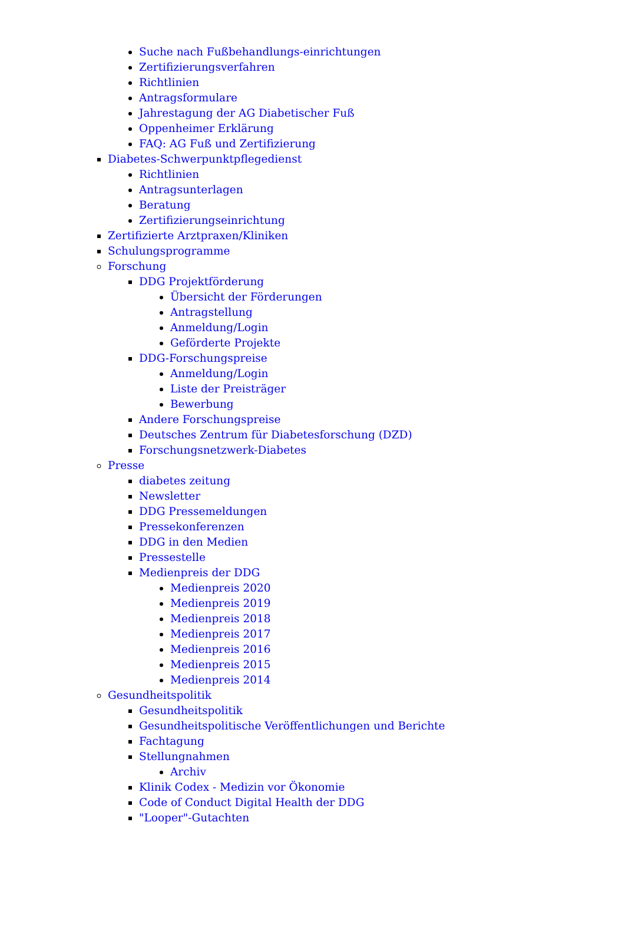Suche nach Fußbehandlungs-einrichtungen
Zertifizierungsverfahren
Richtlinien
Antragsformulare
Jahrestagung der AG Diabetischer Fuß
Oppenheimer Erklärung
FAQ: AG Fuß und Zertifizierung
Diabetes-Schwerpunktpflegedienst
Richtlinien
Antragsunterlagen
Beratung
Zertifizierungseinrichtung
Zertifizierte Arztpraxen/Kliniken
Schulungsprogramme
Forschung
DDG Projektförderung
Übersicht der Förderungen
Antragstellung
Anmeldung/Login
Geförderte Projekte
DDG-Forschungspreise
Anmeldung/Login
Liste der Preisträger
Bewerbung
Andere Forschungspreise
Deutsches Zentrum für Diabetesforschung (DZD)
Forschungsnetzwerk-Diabetes
Presse
diabetes zeitung
Newsletter
DDG Pressemeldungen
Pressekonferenzen
DDG in den Medien
Pressestelle
Medienpreis der DDG
Medienpreis 2020
Medienpreis 2019
Medienpreis 2018
Medienpreis 2017
Medienpreis 2016
Medienpreis 2015
Medienpreis 2014
Gesundheitspolitik
Gesundheitspolitik
Gesundheitspolitische Veröffentlichungen und Berichte
Fachtagung
Stellungnahmen
Archiv
Klinik Codex - Medizin vor Ökonomie
Code of Conduct Digital Health der DDG
"Looper"-Gutachten